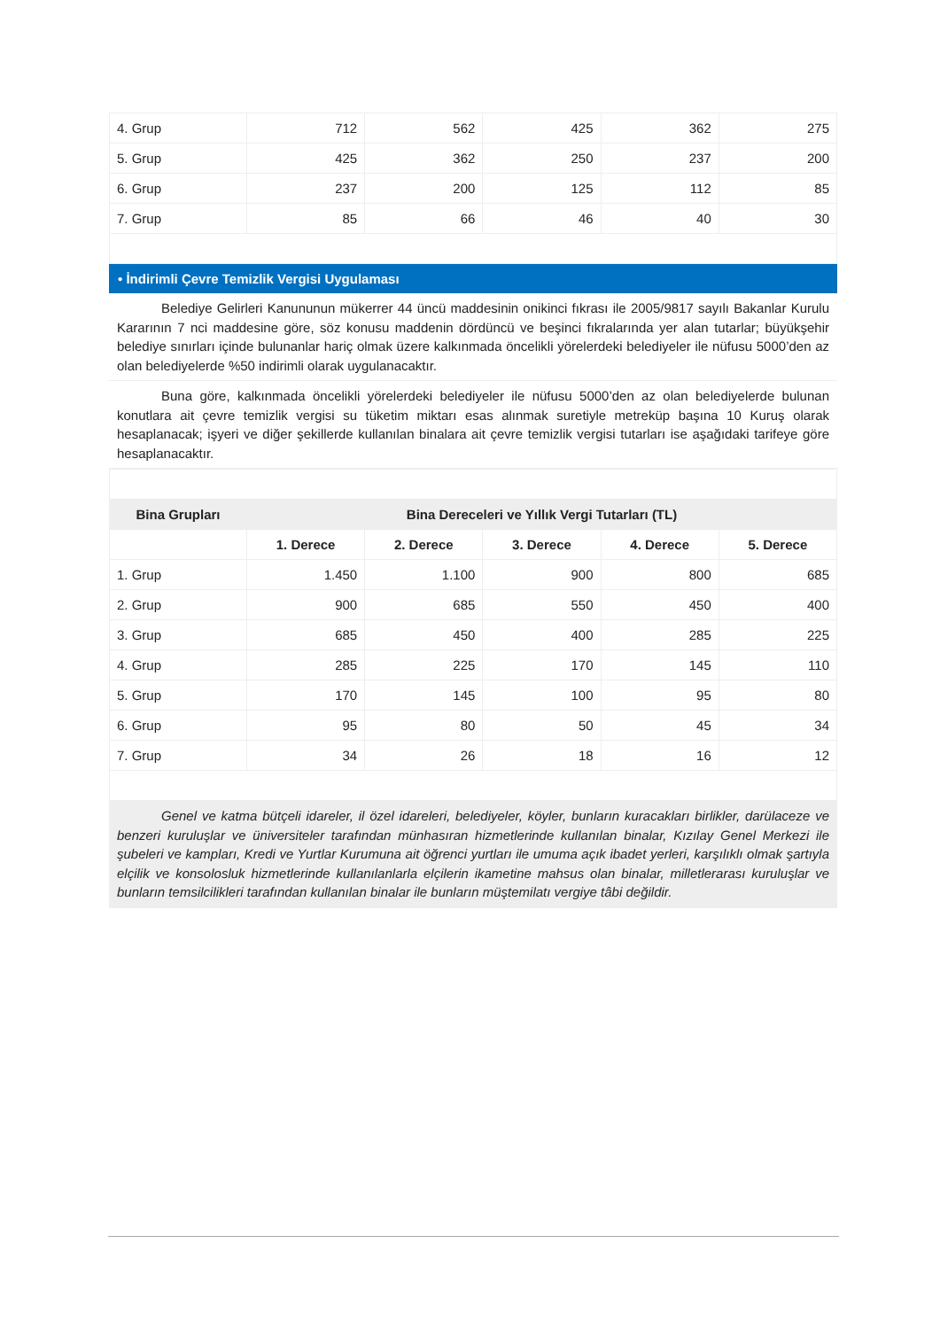| 4. Grup | 712 | 562 | 425 | 362 | 275 |
| 5. Grup | 425 | 362 | 250 | 237 | 200 |
| 6. Grup | 237 | 200 | 125 | 112 | 85 |
| 7. Grup | 85 | 66 | 46 | 40 | 30 |
• İndirimli Çevre Temizlik Vergisi Uygulaması
Belediye Gelirleri Kanununun mükerrer 44 üncü maddesinin onikinci fıkrası ile 2005/9817 sayılı Bakanlar Kurulu Kararının 7 nci maddesine göre, söz konusu maddenin dördüncü ve beşinci fıkralarında yer alan tutarlar; büyükşehir belediye sınırları içinde bulunanlar hariç olmak üzere kalkınmada öncelikli yörelerdeki belediyeler ile nüfusu 5000’den az olan belediyelerde %50 indirimli olarak uygulanacaktır.
Buna göre, kalkınmada öncelikli yörelerdeki belediyeler ile nüfusu 5000’den az olan belediyelerde bulunan konutlara ait çevre temizlik vergisi su tüketim miktarı esas alınmak suretiyle metreküp başına 10 Kuruş olarak hesaplanacak; işyeri ve diğer şekillerde kullanılan binalara ait çevre temizlik vergisi tutarları ise aşağıdaki tarifeye göre hesaplanacaktır.
| Bina Grupları | Bina Dereceleri ve Yıllık Vergi Tutarları (TL) | | | | |
| --- | --- | --- | --- | --- | --- |
| | 1. Derece | 2. Derece | 3. Derece | 4. Derece | 5. Derece |
| 1. Grup | 1.450 | 1.100 | 900 | 800 | 685 |
| 2. Grup | 900 | 685 | 550 | 450 | 400 |
| 3. Grup | 685 | 450 | 400 | 285 | 225 |
| 4. Grup | 285 | 225 | 170 | 145 | 110 |
| 5. Grup | 170 | 145 | 100 | 95 | 80 |
| 6. Grup | 95 | 80 | 50 | 45 | 34 |
| 7. Grup | 34 | 26 | 18 | 16 | 12 |
Genel ve katma bütçeli idareler, il özel idareleri, belediyeler, köyler, bunların kuracakları birlikler, darülaceze ve benzeri kuruluşlar ve üniversiteler tarafından münhasıran hizmetlerinde kullanılan binalar, Kızılay Genel Merkezi ile şubeleri ve kampları, Kredi ve Yurtlar Kurumuna ait öğrenci yurtları ile umuma açık ibadet yerleri, karşılıklı olmak şartıyla elçilik ve konsolosluk hizmetlerinde kullanılanlarla elçilerin ikametine mahsus olan binalar, milletlerarası kuruluşlar ve bunların temsilcilikleri tarafından kullanılan binalar ile bunların müştemilatı vergiye tâbi değildir.